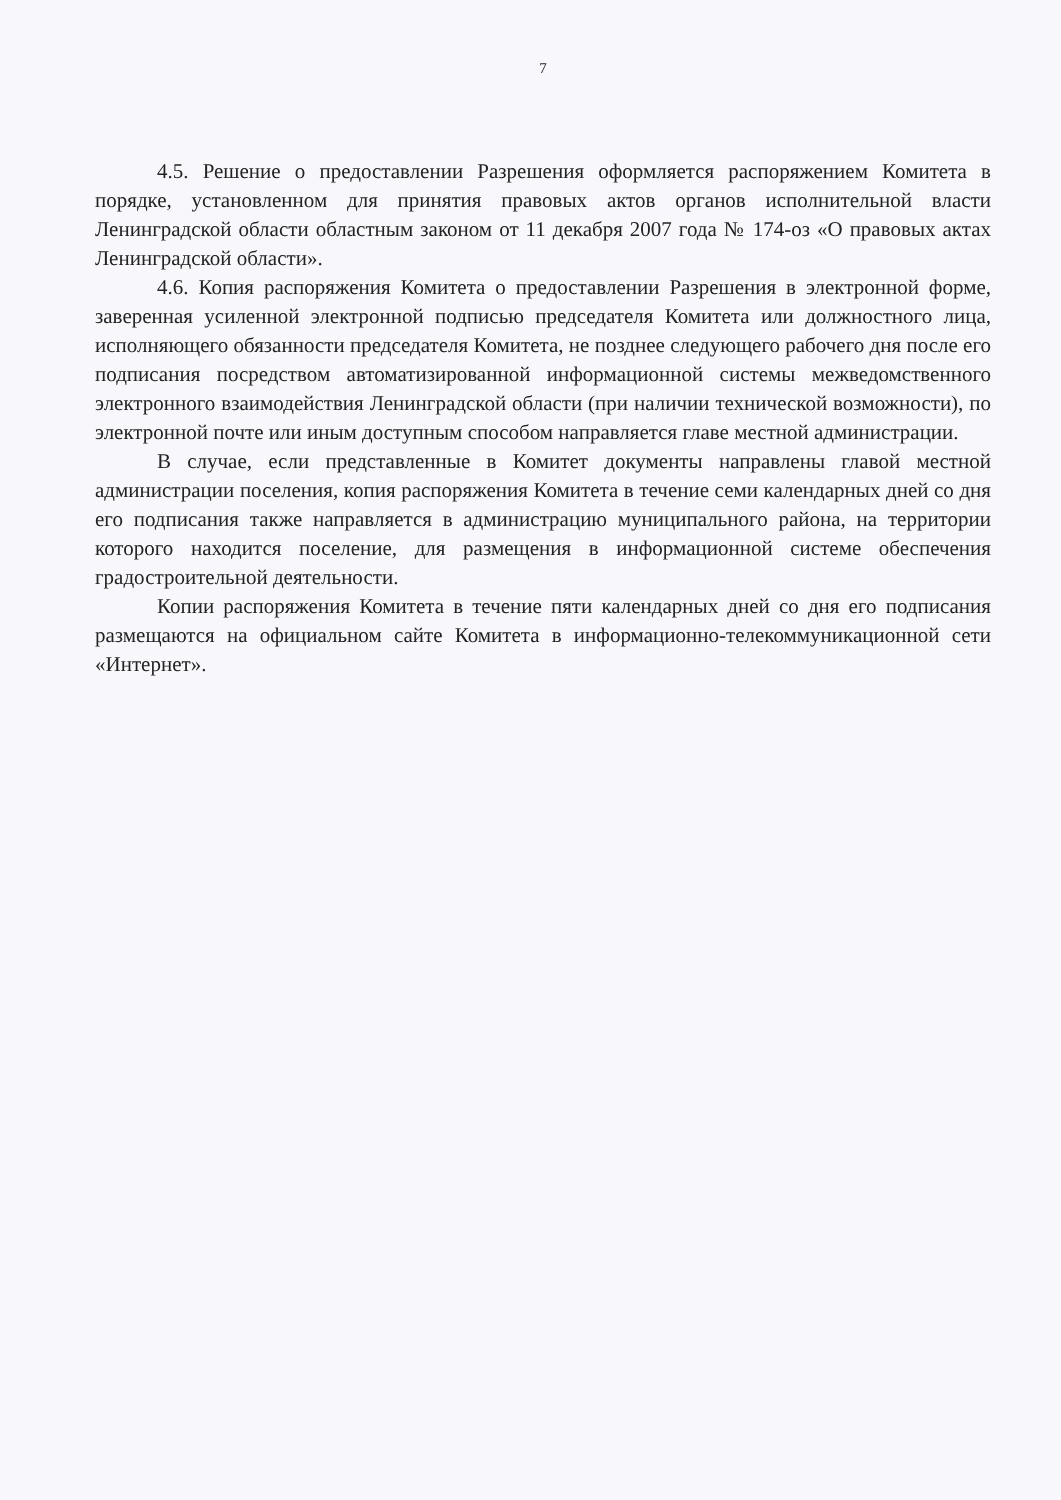7
4.5. Решение о предоставлении Разрешения оформляется распоряжением Комитета в порядке, установленном для принятия правовых актов органов исполнительной власти Ленинградской области областным законом от 11 декабря 2007 года № 174-оз «О правовых актах Ленинградской области».
4.6. Копия распоряжения Комитета о предоставлении Разрешения в электронной форме, заверенная усиленной электронной подписью председателя Комитета или должностного лица, исполняющего обязанности председателя Комитета, не позднее следующего рабочего дня после его подписания посредством автоматизированной информационной системы межведомственного электронного взаимодействия Ленинградской области (при наличии технической возможности), по электронной почте или иным доступным способом направляется главе местной администрации.
В случае, если представленные в Комитет документы направлены главой местной администрации поселения, копия распоряжения Комитета в течение семи календарных дней со дня его подписания также направляется в администрацию муниципального района, на территории которого находится поселение, для размещения в информационной системе обеспечения градостроительной деятельности.
Копии распоряжения Комитета в течение пяти календарных дней со дня его подписания размещаются на официальном сайте Комитета в информационно-телекоммуникационной сети «Интернет».